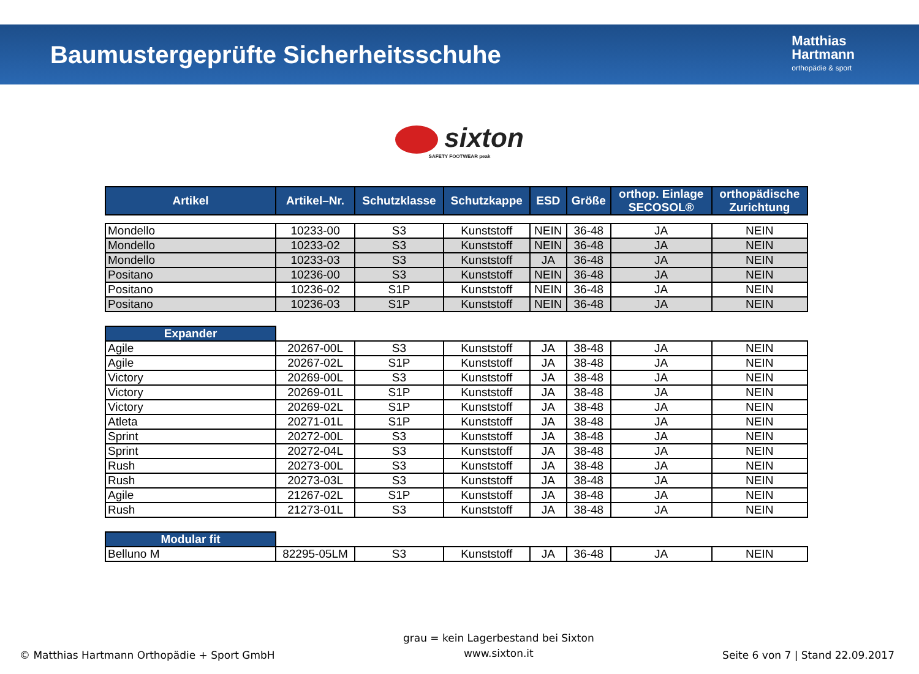Baumustergeprüfte Sicherheitsschuhe
Matthias
Hartmann
orthopädie & sport
sixton
SAFETY FOOTWEAR peak
| Artikel | Artikel–Nr. | Schutzklasse | Schutzkappe | ESD | Größe | orthop. Einlage SECOSOL® | orthopädische Zurichtung |
| --- | --- | --- | --- | --- | --- | --- | --- |
| Mondello | 10233-00 | S3 | Kunststoff | NEIN | 36-48 | JA | NEIN |
| Mondello | 10233-02 | S3 | Kunststoff | NEIN | 36-48 | JA | NEIN |
| Mondello | 10233-03 | S3 | Kunststoff | JA | 36-48 | JA | NEIN |
| Positano | 10236-00 | S3 | Kunststoff | NEIN | 36-48 | JA | NEIN |
| Positano | 10236-02 | S1P | Kunststoff | NEIN | 36-48 | JA | NEIN |
| Positano | 10236-03 | S1P | Kunststoff | NEIN | 36-48 | JA | NEIN |
| Expander | | | | | | | |
| Agile | 20267-00L | S3 | Kunststoff | JA | 38-48 | JA | NEIN |
| Agile | 20267-02L | S1P | Kunststoff | JA | 38-48 | JA | NEIN |
| Victory | 20269-00L | S3 | Kunststoff | JA | 38-48 | JA | NEIN |
| Victory | 20269-01L | S1P | Kunststoff | JA | 38-48 | JA | NEIN |
| Victory | 20269-02L | S1P | Kunststoff | JA | 38-48 | JA | NEIN |
| Atleta | 20271-01L | S1P | Kunststoff | JA | 38-48 | JA | NEIN |
| Sprint | 20272-00L | S3 | Kunststoff | JA | 38-48 | JA | NEIN |
| Sprint | 20272-04L | S3 | Kunststoff | JA | 38-48 | JA | NEIN |
| Rush | 20273-00L | S3 | Kunststoff | JA | 38-48 | JA | NEIN |
| Rush | 20273-03L | S3 | Kunststoff | JA | 38-48 | JA | NEIN |
| Agile | 21267-02L | S1P | Kunststoff | JA | 38-48 | JA | NEIN |
| Rush | 21273-01L | S3 | Kunststoff | JA | 38-48 | JA | NEIN |
| Modular fit | | | | | | | |
| Belluno M | 82295-05LM | S3 | Kunststoff | JA | 36-48 | JA | NEIN |
© Matthias Hartmann Orthopädie + Sport GmbH
grau = kein Lagerbestand bei Sixton
www.sixton.it
Seite 6 von 7 | Stand 22.09.2017